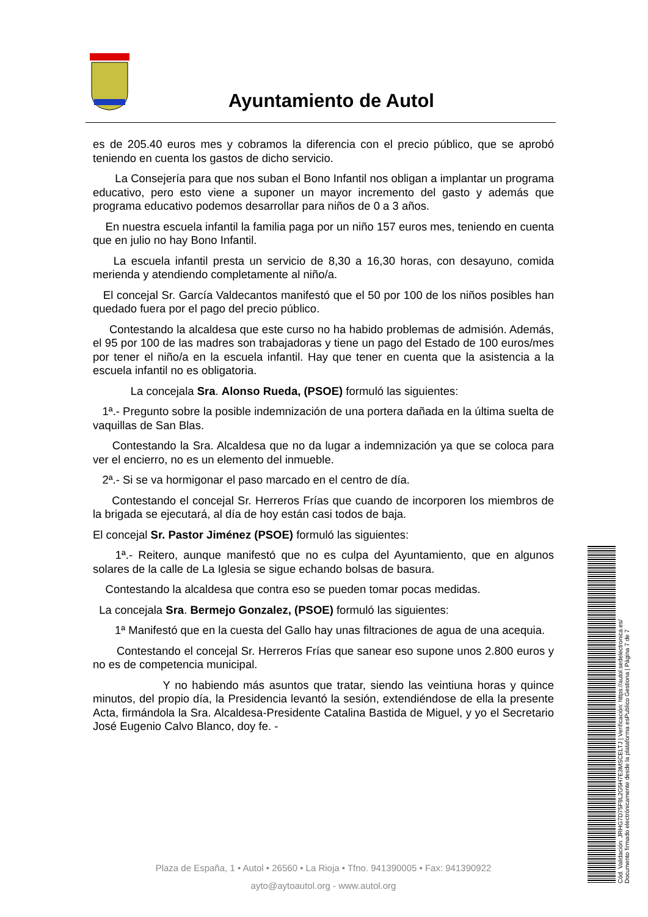Ayuntamiento de Autol
es de 205.40 euros mes y cobramos la diferencia con el precio público, que se aprobó teniendo en cuenta los gastos de dicho servicio.
La Consejería para que nos suban el Bono Infantil nos obligan a implantar un programa educativo, pero esto viene a suponer un mayor incremento del gasto y además que programa educativo podemos desarrollar para niños de 0 a 3 años.
En nuestra escuela infantil la familia paga por un niño 157 euros mes, teniendo en cuenta que en julio no hay Bono Infantil.
La escuela infantil presta un servicio de 8,30 a 16,30 horas, con desayuno, comida merienda y atendiendo completamente al niño/a.
El concejal Sr. García Valdecantos manifestó que el 50 por 100 de los niños posibles han quedado fuera por el pago del precio público.
Contestando la alcaldesa que este curso no ha habido problemas de admisión. Además, el 95 por 100 de las madres son trabajadoras y tiene un pago del Estado de 100 euros/mes por tener el niño/a en la escuela infantil. Hay que tener en cuenta que la asistencia a la escuela infantil no es obligatoria.
La concejala Sra. Alonso Rueda, (PSOE) formuló las siguientes:
1ª.- Pregunto sobre la posible indemnización de una portera dañada en la última suelta de vaquillas de San Blas.
Contestando la Sra. Alcaldesa que no da lugar a indemnización ya que se coloca para ver el encierro, no es un elemento del inmueble.
2ª.- Si se va hormigonar el paso marcado en el centro de día.
Contestando el concejal Sr. Herreros Frías que cuando de incorporen los miembros de la brigada se ejecutará, al día de hoy están casi todos de baja.
El concejal Sr. Pastor Jiménez (PSOE) formuló las siguientes:
1ª.- Reitero, aunque manifestó que no es culpa del Ayuntamiento, que en algunos solares de la calle de La Iglesia se sigue echando bolsas de basura.
Contestando la alcaldesa que contra eso se pueden tomar pocas medidas.
La concejala Sra. Bermejo Gonzalez, (PSOE) formuló las siguientes:
1ª Manifestó que en la cuesta del Gallo hay unas filtraciones de agua de una acequia.
Contestando el concejal Sr. Herreros Frías que sanear eso supone unos 2.800 euros y no es de competencia municipal.
Y no habiendo más asuntos que tratar, siendo las veintiuna horas y quince minutos, del propio día, la Presidencia levantó la sesión, extendiéndose de ella la presente Acta, firmándola la Sra. Alcaldesa-Presidente Catalina Bastida de Miguel, y yo el Secretario José Eugenio Calvo Blanco, doy fe. -
Plaza de España, 1 • Autol • 26560 • La Rioja • Tfno. 941390005 • Fax: 941390922
ayto@aytoautol.org - www.autol.org
Cód. Validación: JRHG7D75F9L2G5H7E3MSCELTJ | Verificación: https://autol.sedelectronica.es/
Documento firmado electrónicamente desde la plataforma esPublico Gestiona | Página 7 de 7